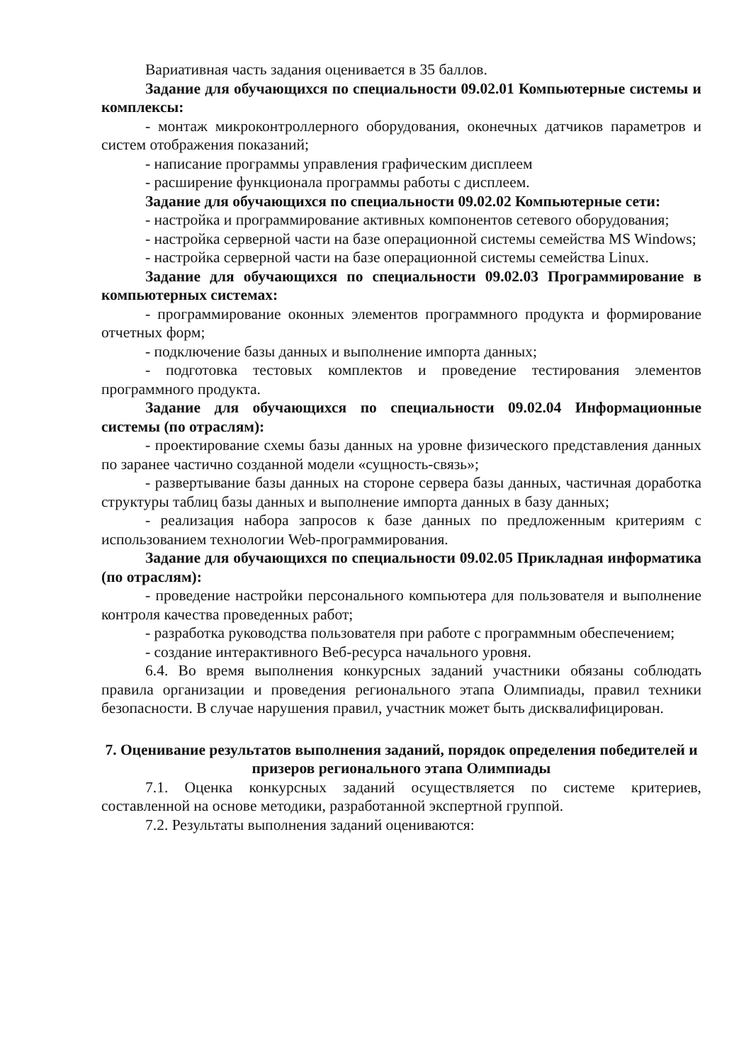Вариативная часть задания оценивается в 35 баллов.
Задание для обучающихся по специальности 09.02.01 Компьютерные системы и комплексы:
- монтаж микроконтроллерного оборудования, оконечных датчиков параметров и систем отображения показаний;
- написание программы управления графическим дисплеем
- расширение функционала программы работы с дисплеем.
Задание для обучающихся по специальности 09.02.02 Компьютерные сети:
- настройка и программирование активных компонентов сетевого оборудования;
- настройка серверной части на базе операционной системы семейства MS Windows;
- настройка серверной части на базе операционной системы семейства Linux.
Задание для обучающихся по специальности 09.02.03 Программирование в компьютерных системах:
- программирование оконных элементов программного продукта и формирование отчетных форм;
- подключение базы данных и выполнение импорта данных;
- подготовка тестовых комплектов и проведение тестирования элементов программного продукта.
Задание для обучающихся по специальности 09.02.04 Информационные системы (по отраслям):
- проектирование схемы базы данных на уровне физического представления данных по заранее частично созданной модели «сущность-связь»;
- развертывание базы данных на стороне сервера базы данных, частичная доработка структуры таблиц базы данных и выполнение импорта данных в базу данных;
- реализация набора запросов к базе данных по предложенным критериям с использованием технологии Web-программирования.
Задание для обучающихся по специальности 09.02.05 Прикладная информатика (по отраслям):
- проведение настройки персонального компьютера для пользователя и выполнение контроля качества проведенных работ;
- разработка руководства пользователя при работе с программным обеспечением;
- создание интерактивного Веб-ресурса начального уровня.
6.4. Во время выполнения конкурсных заданий участники обязаны соблюдать правила организации и проведения регионального этапа Олимпиады, правил техники безопасности. В случае нарушения правил, участник может быть дисквалифицирован.
7. Оценивание результатов выполнения заданий, порядок определения победителей и призеров регионального этапа Олимпиады
7.1. Оценка конкурсных заданий осуществляется по системе критериев, составленной на основе методики, разработанной экспертной группой.
7.2. Результаты выполнения заданий оцениваются: